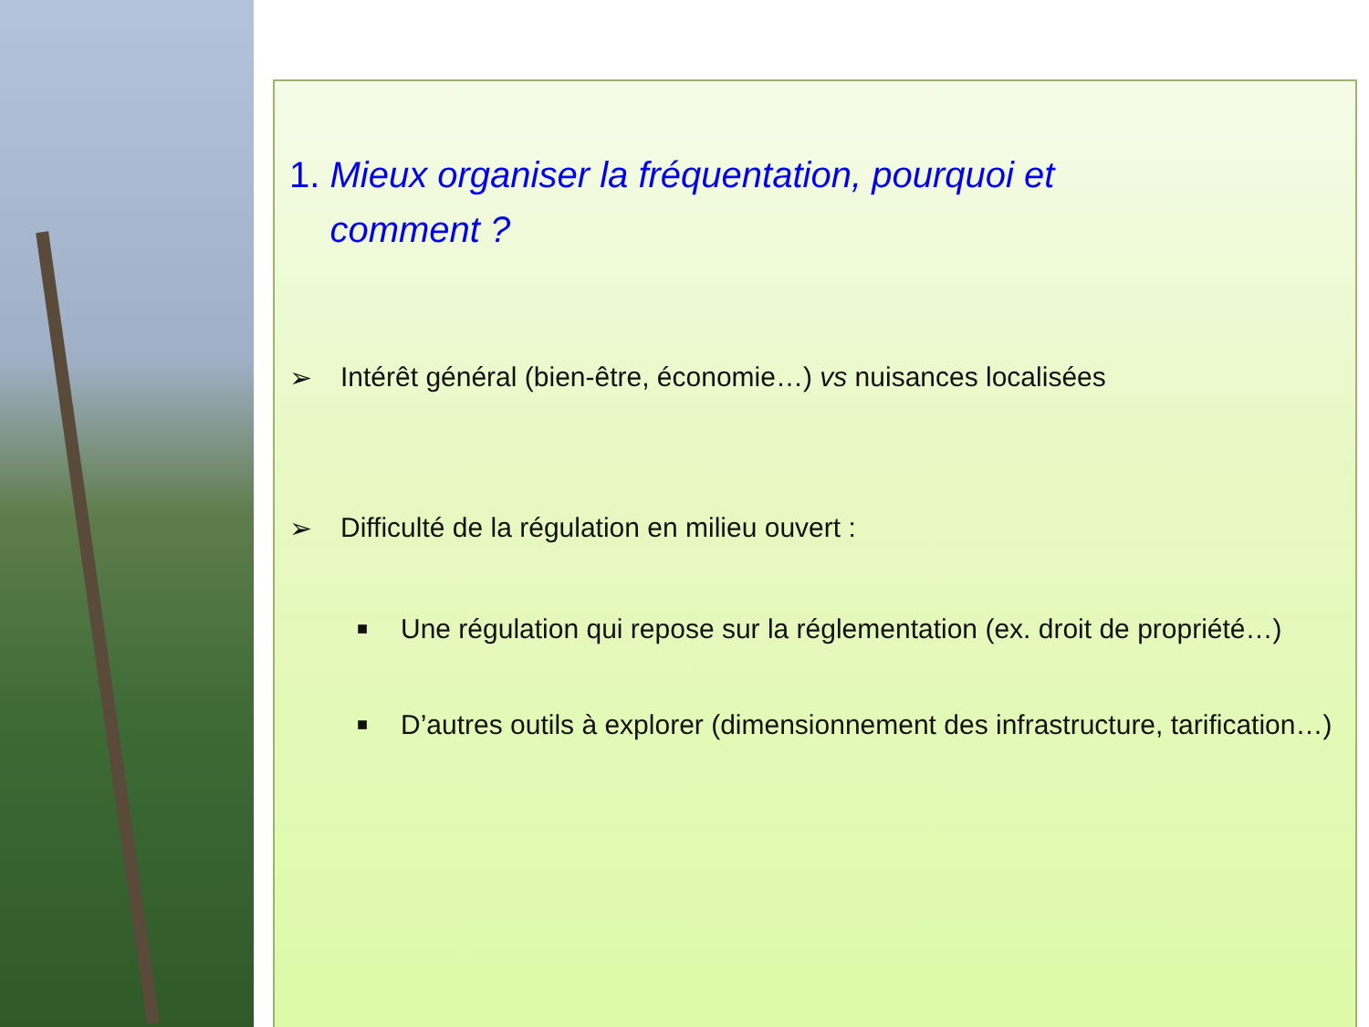1. Mieux organiser la fréquentation, pourquoi et
comment ?
➢ Intérêt général (bien-être, économie…) vs nuisances localisées
➢ Difficulté de la régulation en milieu ouvert :
■ Une régulation qui repose sur la réglementation (ex. droit de propriété…)
■ D’autres outils à explorer (dimensionnement des infrastructure, tarification…)